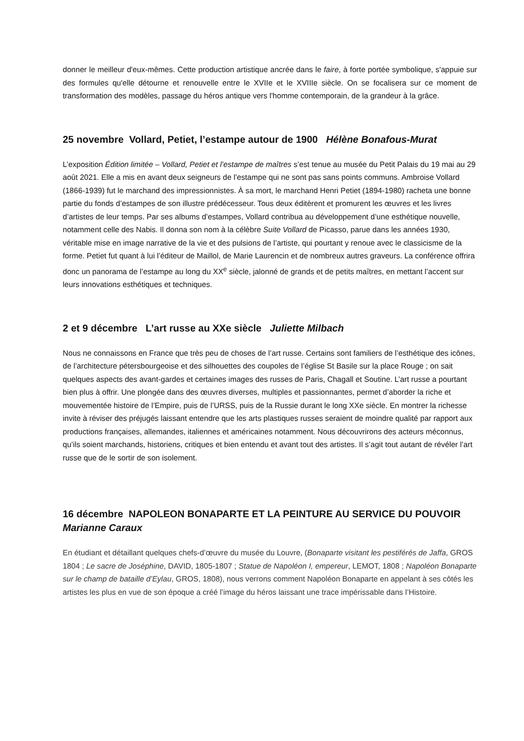donner le meilleur d'eux-mêmes. Cette production artistique ancrée dans le faire, à forte portée symbolique, s'appuie sur des formules qu'elle détourne et renouvelle entre le XVIIe et le XVIIIe siècle. On se focalisera sur ce moment de transformation des modèles, passage du héros antique vers l'homme contemporain, de la grandeur à la grâce.
25 novembre Vollard, Petiet, l’estampe autour de 1900 Hélène Bonafous-Murat
L’exposition Édition limitée – Vollard, Petiet et l’estampe de maîtres s’est tenue au musée du Petit Palais du 19 mai au 29 août 2021. Elle a mis en avant deux seigneurs de l’estampe qui ne sont pas sans points communs. Ambroise Vollard (1866-1939) fut le marchand des impressionnistes. À sa mort, le marchand Henri Petiet (1894-1980) racheta une bonne partie du fonds d’estampes de son illustre prédécesseur. Tous deux éditèrent et promurent les œuvres et les livres d’artistes de leur temps. Par ses albums d’estampes, Vollard contribua au développement d’une esthétique nouvelle, notamment celle des Nabis. Il donna son nom à la célèbre Suite Vollard de Picasso, parue dans les années 1930, véritable mise en image narrative de la vie et des pulsions de l’artiste, qui pourtant y renoue avec le classicisme de la forme. Petiet fut quant à lui l’éditeur de Maillol, de Marie Laurencin et de nombreux autres graveurs. La conférence offrira donc un panorama de l’estampe au long du XX<sup>e</sup> siècle, jalonné de grands et de petits maîtres, en mettant l’accent sur leurs innovations esthétiques et techniques.
2 et 9 décembre L’art russe au XXe siècle Juliette Milbach
Nous ne connaissons en France que très peu de choses de l’art russe. Certains sont familiers de l’esthétique des icônes, de l’architecture pétersbourgeoise et des silhouettes des coupoles de l’église St Basile sur la place Rouge ; on sait quelques aspects des avant-gardes et certaines images des russes de Paris, Chagall et Soutine. L’art russe a pourtant bien plus à offrir. Une plongée dans des œuvres diverses, multiples et passionnantes, permet d’aborder la riche et mouvementée histoire de l’Empire, puis de l’URSS, puis de la Russie durant le long XXe siècle. En montrer la richesse invite à réviser des préjugés laissant entendre que les arts plastiques russes seraient de moindre qualité par rapport aux productions françaises, allemandes, italiennes et américaines notamment. Nous découvrirons des acteurs méconnus, qu’ils soient marchands, historiens, critiques et bien entendu et avant tout des artistes. Il s’agit tout autant de révéler l’art russe que de le sortir de son isolement.
16 décembre NAPOLEON BONAPARTE ET LA PEINTURE AU SERVICE DU POUVOIR Marianne Caraux
En étudiant et détaillant quelques chefs-d’œuvre du musée du Louvre, (Bonaparte visitant les pestiférés de Jaffa, GROS 1804 ; Le sacre de Joséphine, DAVID, 1805-1807 ; Statue de Napoléon I, empereur, LEMOT, 1808 ; Napoléon Bonaparte sur le champ de bataille d’Eylau, GROS, 1808), nous verrons comment Napoléon Bonaparte en appelant à ses côtés les artistes les plus en vue de son époque a créé l’image du héros laissant une trace impérissable dans l’Histoire.